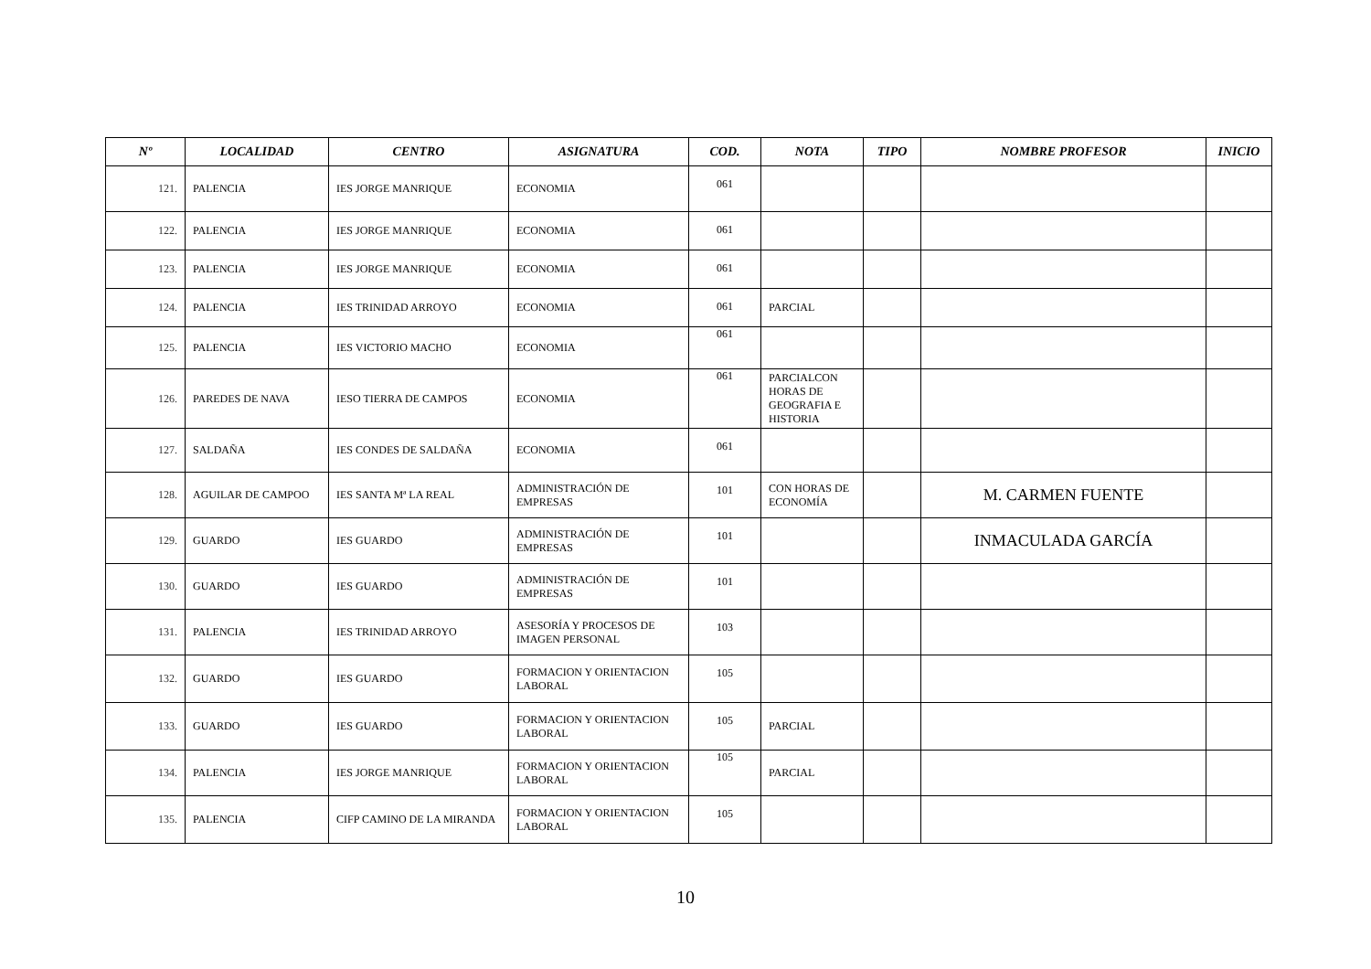| Nº | LOCALIDAD | CENTRO | ASIGNATURA | COD. | NOTA | TIPO | NOMBRE PROFESOR | INICIO |
| --- | --- | --- | --- | --- | --- | --- | --- | --- |
| 121. | PALENCIA | IES JORGE MANRIQUE | ECONOMIA | 061 | | | | |
| 122. | PALENCIA | IES JORGE MANRIQUE | ECONOMIA | 061 | | | | |
| 123. | PALENCIA | IES JORGE MANRIQUE | ECONOMIA | 061 | | | | |
| 124. | PALENCIA | IES TRINIDAD ARROYO | ECONOMIA | 061 | PARCIAL | | | |
| 125. | PALENCIA | IES VICTORIO MACHO | ECONOMIA | 061 | | | | |
| 126. | PAREDES DE NAVA | IESO TIERRA DE CAMPOS | ECONOMIA | 061 | PARCIALCON HORAS DE GEOGRAFIA E HISTORIA | | | |
| 127. | SALDAÑA | IES CONDES DE SALDAÑA | ECONOMIA | 061 | | | | |
| 128. | AGUILAR DE CAMPOO | IES SANTA Mª LA REAL | ADMINISTRACIÓN DE EMPRESAS | 101 | CON HORAS DE ECONOMÍA | | M. CARMEN FUENTE | |
| 129. | GUARDO | IES GUARDO | ADMINISTRACIÓN DE EMPRESAS | 101 | | | INMACULADA GARCÍA | |
| 130. | GUARDO | IES GUARDO | ADMINISTRACIÓN DE EMPRESAS | 101 | | | | |
| 131. | PALENCIA | IES TRINIDAD ARROYO | ASESORÍA Y PROCESOS DE IMAGEN PERSONAL | 103 | | | | |
| 132. | GUARDO | IES GUARDO | FORMACION Y ORIENTACION LABORAL | 105 | | | | |
| 133. | GUARDO | IES GUARDO | FORMACION Y ORIENTACION LABORAL | 105 | PARCIAL | | | |
| 134. | PALENCIA | IES JORGE MANRIQUE | FORMACION Y ORIENTACION LABORAL | 105 | PARCIAL | | | |
| 135. | PALENCIA | CIFP CAMINO DE LA MIRANDA | FORMACION Y ORIENTACION LABORAL | 105 | | | | |
10